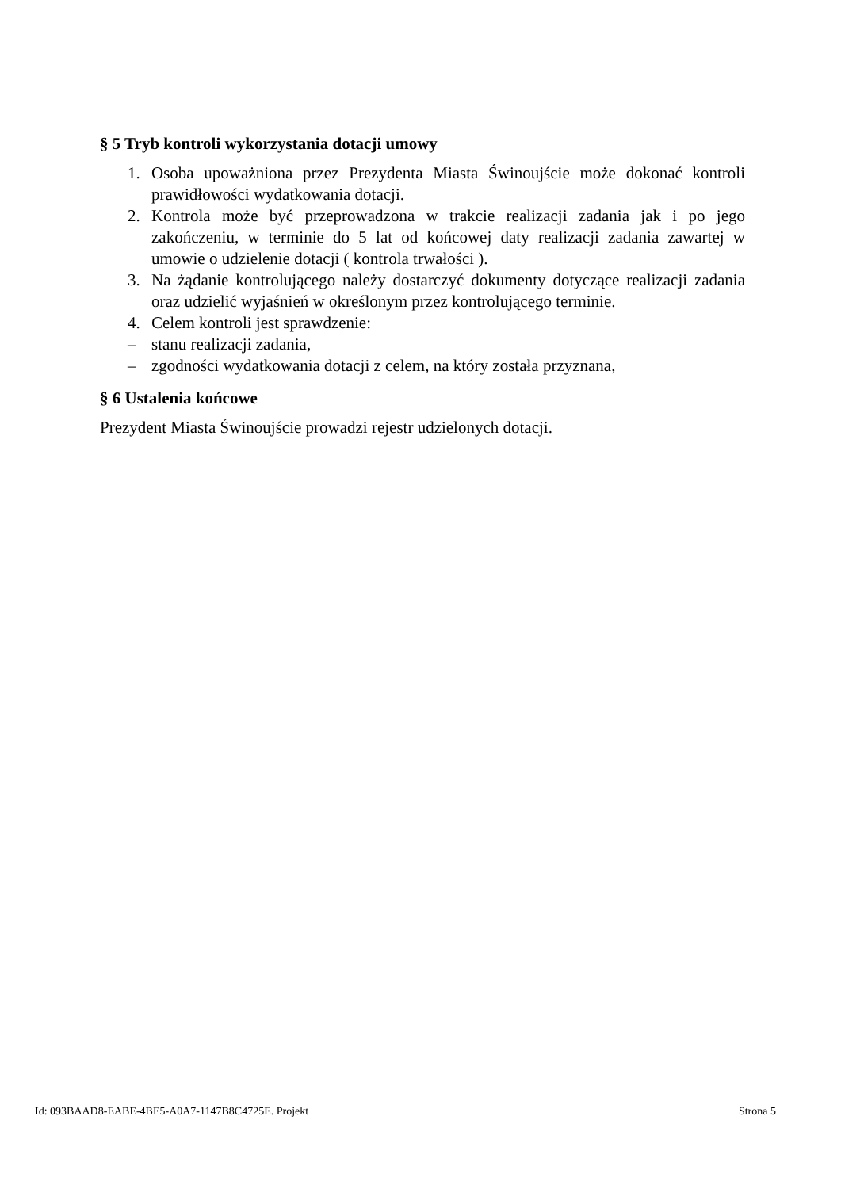§ 5 Tryb kontroli wykorzystania dotacji umowy
1. Osoba upoważniona przez Prezydenta Miasta Świnoujście może dokonać kontroli prawidłowości wydatkowania dotacji.
2. Kontrola może być przeprowadzona w trakcie realizacji zadania jak i po jego zakończeniu, w terminie do 5 lat od końcowej daty realizacji zadania zawartej w umowie o udzielenie dotacji ( kontrola trwałości ).
3. Na żądanie kontrolującego należy dostarczyć dokumenty dotyczące realizacji zadania oraz udzielić wyjaśnień w określonym przez kontrolującego terminie.
4. Celem kontroli jest sprawdzenie:
– stanu realizacji zadania,
– zgodności wydatkowania dotacji z celem, na który została przyznana,
§ 6 Ustalenia końcowe
Prezydent Miasta Świnoujście prowadzi rejestr udzielonych dotacji.
Id: 093BAAD8-EABE-4BE5-A0A7-1147B8C4725E. Projekt Strona 5